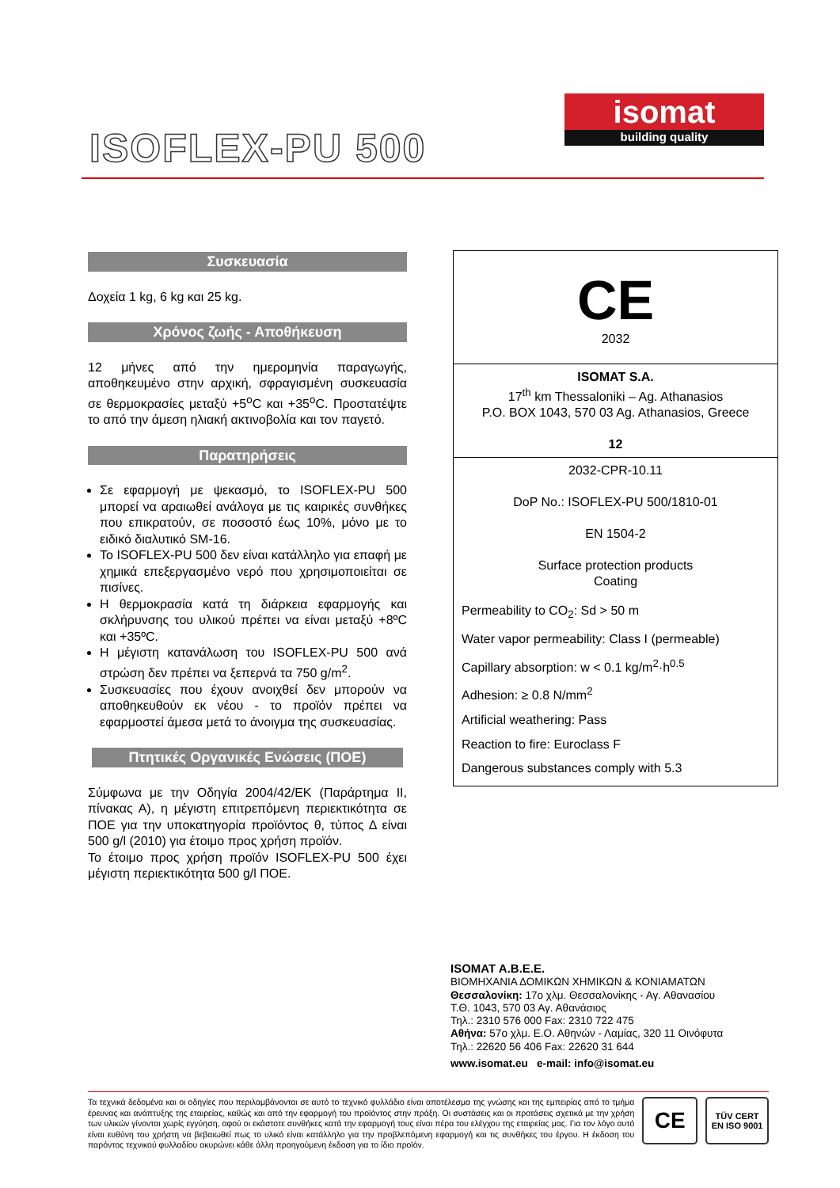ISOFLEX-PU 500
isomat
building quality
Συσκευασία
Δοχεία 1 kg, 6 kg και 25 kg.
Χρόνος ζωής - Αποθήκευση
12 μήνες από την ημερομηνία παραγωγής, αποθηκευμένο στην αρχική, σφραγισμένη συσκευασία σε θερμοκρασίες μεταξύ +5<sup>o</sup>C και +35<sup>o</sup>C. Προστατέψτε το από την άμεση ηλιακή ακτινοβολία και τον παγετό.
Παρατηρήσεις
Σε εφαρμογή με ψεκασμό, το ISOFLEX-PU 500 μπορεί να αραιωθεί ανάλογα με τις καιρικές συνθήκες που επικρατούν, σε ποσοστό έως 10%, μόνο με το ειδικό διαλυτικό SM-16.
Το ISOFLEX-PU 500 δεν είναι κατάλληλο για επαφή με χημικά επεξεργασμένο νερό που χρησιμοποιείται σε πισίνες.
Η θερμοκρασία κατά τη διάρκεια εφαρμογής και σκλήρυνσης του υλικού πρέπει να είναι μεταξύ +8ºC και +35ºC.
Η μέγιστη κατανάλωση του ISOFLEX-PU 500 ανά στρώση δεν πρέπει να ξεπερνά τα 750 g/m<sup>2</sup>.
Συσκευασίες που έχουν ανοιχθεί δεν μπορούν να αποθηκευθούν εκ νέου - το προϊόν πρέπει να εφαρμοστεί άμεσα μετά το άνοιγμα της συσκευασίας.
Πτητικές Οργανικές Ενώσεις (ΠΟΕ)
Σύμφωνα με την Οδηγία 2004/42/ΕΚ (Παράρτημα ΙΙ, πίνακας Α), η μέγιστη επιτρεπόμενη περιεκτικότητα σε ΠΟΕ για την υποκατηγορία προϊόντος θ, τύπος Δ είναι 500 g/l (2010) για έτοιμο προς χρήση προϊόν.
Το έτοιμο προς χρήση προϊόν ISOFLEX-PU 500 έχει μέγιστη περιεκτικότητα 500 g/l ΠΟΕ.
| CE 2032 |
| ISOMAT S.A. 17<sup>th</sup> km Thessaloniki – Ag. Athanasios P.O. BOX 1043, 570 03 Ag. Athanasios, Greece 12 |
| 2032-CPR-10.11 DoP No.: ISOFLEX-PU 500/1810-01 EN 1504-2 Surface protection products Coating |
| Permeability to CO<sub>2</sub>: Sd > 50 m Water vapor permeability: Class I (permeable) Capillary absorption: w < 0.1 kg/m<sup>2</sup>·h<sup>0.5</sup> Adhesion: ≥ 0.8 N/mm<sup>2</sup> Artificial weathering: Pass Reaction to fire: Euroclass F Dangerous substances comply with 5.3 |
ISOMAT A.B.E.E.
ΒΙΟΜΗΧΑΝΙΑ ΔΟΜΙΚΩΝ ΧΗΜΙΚΩΝ & ΚΟΝΙΑΜΑΤΩΝ
Θεσσαλονίκη: 17ο χλμ. Θεσσαλονίκης - Αγ. Αθανασίου
Τ.Θ. 1043, 570 03 Αγ. Αθανάσιος
Τηλ.: 2310 576 000 Fax: 2310 722 475
Αθήνα: 57ο χλμ. Ε.Ο. Αθηνών - Λαμίας, 320 11 Οινόφυτα
Τηλ.: 22620 56 406 Fax: 22620 31 644
www.isomat.eu e-mail: info@isomat.eu
Τα τεχνικά δεδομένα και οι οδηγίες που περιλαμβάνονται σε αυτό το τεχνικό φυλλάδιο είναι αποτέλεσμα της γνώσης και της εμπειρίας από το τμήμα έρευνας και ανάπτυξης της εταιρείας, καθώς και από την εφαρμογή του προϊόντος στην πράξη. Οι συστάσεις και οι προτάσεις σχετικά με την χρήση των υλικών γίνονται χωρίς εγγύηση, αφού οι εκάστοτε συνθήκες κατά την εφαρμογή τους είναι πέρα του ελέγχου της εταιρείας μας. Για τον λόγο αυτό είναι ευθύνη του χρήστη να βεβαιωθεί πως το υλικό είναι κατάλληλο για την προβλεπόμενη εφαρμογή και τις συνθήκες του έργου. Η έκδοση του παρόντος τεχνικού φυλλαδίου ακυρώνει κάθε άλλη προηγούμενη έκδοση για το ίδιο προϊόν.
CE TÜV CERT
EN ISO 9001